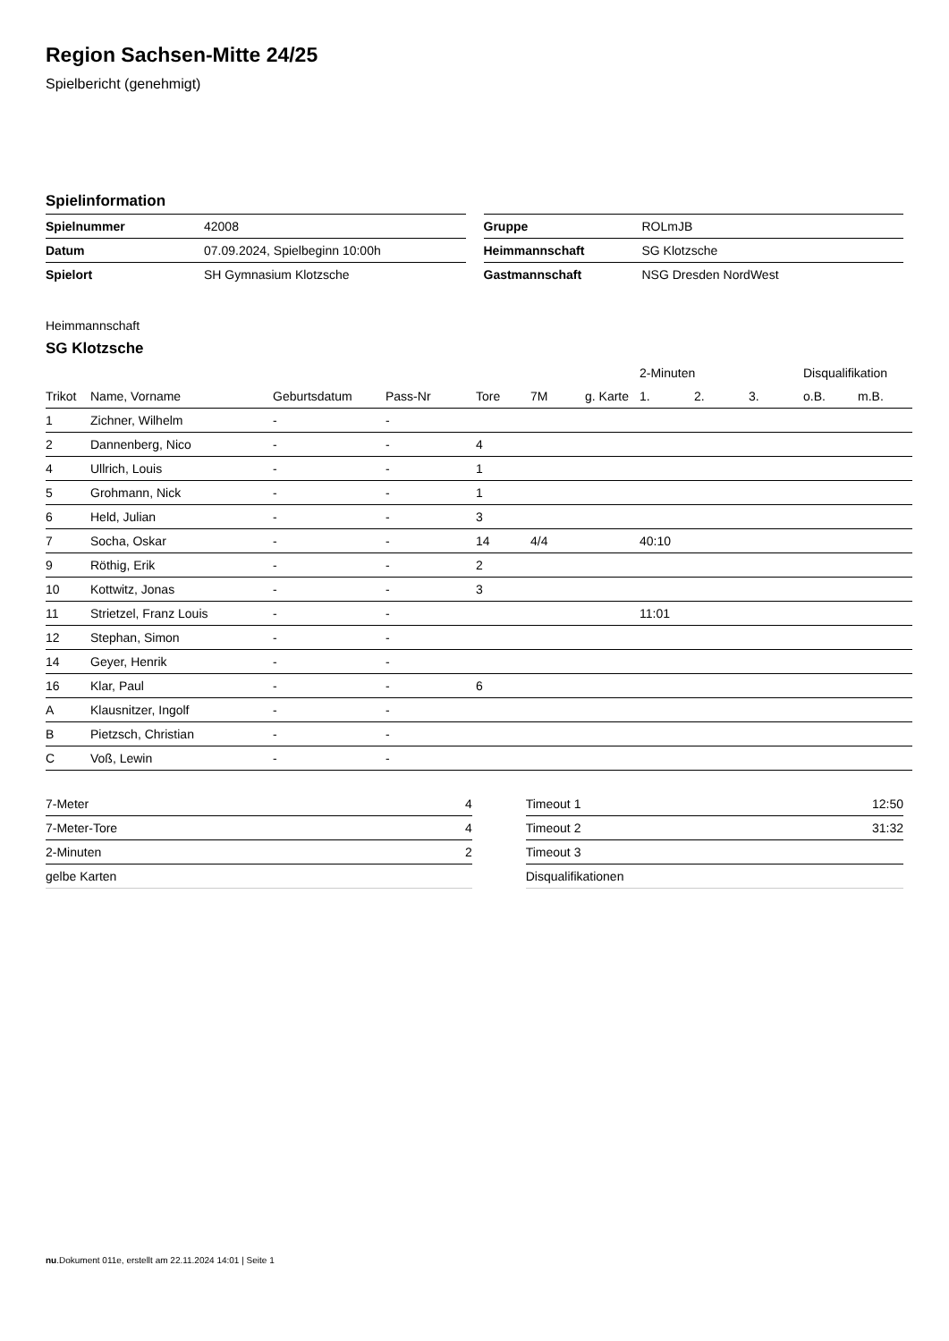Region Sachsen-Mitte 24/25
Spielbericht (genehmigt)
Spielinformation
| Spielnummer | 42008 |
| Datum | 07.09.2024, Spielbeginn 10:00h |
| Spielort | SH Gymnasium Klotzsche |
| Gruppe | ROLmJB |
| Heimmannschaft | SG Klotzsche |
| Gastmannschaft | NSG Dresden NordWest |
Heimmannschaft
SG Klotzsche
| | | | | | | | 2-Minuten | | | Disqualifikation | |
| --- | --- | --- | --- | --- | --- | --- | --- | --- | --- | --- | --- |
| Trikot | Name, Vorname | Geburtsdatum | Pass-Nr | Tore | 7M | g. Karte | 1. | 2. | 3. | o.B. | m.B. |
| 1 | Zichner, Wilhelm | - | - | | | | | | | | |
| 2 | Dannenberg, Nico | - | - | 4 | | | | | | | |
| 4 | Ullrich, Louis | - | - | 1 | | | | | | | |
| 5 | Grohmann, Nick | - | - | 1 | | | | | | | |
| 6 | Held, Julian | - | - | 3 | | | | | | | |
| 7 | Socha, Oskar | - | - | 14 | 4/4 | | 40:10 | | | | |
| 9 | Röthig, Erik | - | - | 2 | | | | | | | |
| 10 | Kottwitz, Jonas | - | - | 3 | | | | | | | |
| 11 | Strietzel, Franz Louis | - | - | | | | 11:01 | | | | |
| 12 | Stephan, Simon | - | - | | | | | | | | |
| 14 | Geyer, Henrik | - | - | | | | | | | | |
| 16 | Klar, Paul | - | - | 6 | | | | | | | |
| A | Klausnitzer, Ingolf | - | - | | | | | | | | |
| B | Pietzsch, Christian | - | - | | | | | | | | |
| C | Voß, Lewin | - | - | | | | | | | | |
| 7-Meter | 4 |
| 7-Meter-Tore | 4 |
| 2-Minuten | 2 |
| gelbe Karten | |
| Timeout 1 | 12:50 |
| Timeout 2 | 31:32 |
| Timeout 3 | |
| Disqualifikationen | |
nu.Dokument 011e, erstellt am 22.11.2024 14:01 | Seite 1